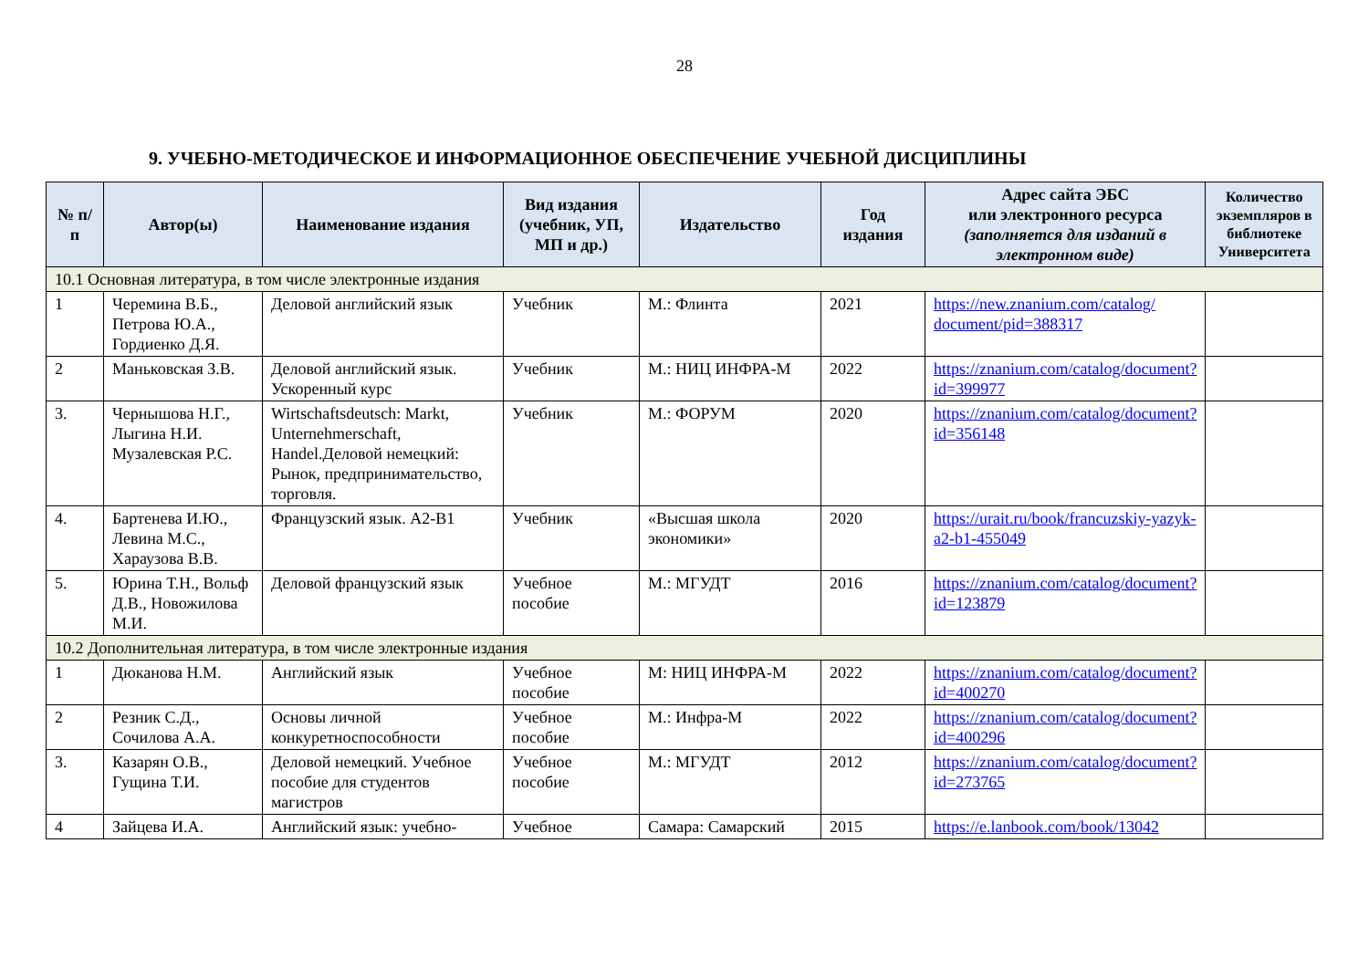28
9. УЧЕБНО-МЕТОДИЧЕСКОЕ И ИНФОРМАЦИОННОЕ ОБЕСПЕЧЕНИЕ УЧЕБНОЙ ДИСЦИПЛИНЫ
| № п/п | Автор(ы) | Наименование издания | Вид издания (учебник, УП, МП и др.) | Издательство | Год издания | Адрес сайта ЭБС или электронного ресурса (заполняется для изданий в электронном виде) | Количество экземпляров в библиотеке Университета |
| --- | --- | --- | --- | --- | --- | --- | --- |
| 10.1 Основная литература, в том числе электронные издания | | | | | | | |
| 1 | Черемина В.Б., Петрова Ю.А., Гордиенко Д.Я. | Деловой английский язык | Учебник | М.: Флинта | 2021 | https://new.znanium.com/catalog/ document/pid=388317 | |
| 2 | Маньковская З.В. | Деловой английский язык. Ускоренный курс | Учебник | М.: НИЦ ИНФРА-М | 2022 | https://znanium.com/catalog/document?id=399977 | |
| 3. | Чернышова Н.Г., Лыгина Н.И. Музалевская Р.С. | Wirtschaftsdeutsch: Markt, Unternehmerschaft, Handel.Деловой немецкий: Рынок, предпринимательство, торговля. | Учебник | М.: ФОРУМ | 2020 | https://znanium.com/catalog/document?id=356148 | |
| 4. | Бартенева И.Ю., Левина М.С., Хараузова В.В. | Французский язык. А2-В1 | Учебник | «Высшая школа экономики» | 2020 | https://urait.ru/book/francuzskiy-yazyk-a2-b1-455049 | |
| 5. | Юрина Т.Н., Вольф Д.В., Новожилова М.И. | Деловой французский язык | Учебное пособие | М.: МГУДТ | 2016 | https://znanium.com/catalog/document?id=123879 | |
| 10.2 Дополнительная литература, в том числе электронные издания | | | | | | | |
| 1 | Дюканова Н.М. | Английский язык | Учебное пособие | М: НИЦ ИНФРА-М | 2022 | https://znanium.com/catalog/document?id=400270 | |
| 2 | Резник С.Д., Сочилова А.А. | Основы личной конкуретноспособности | Учебное пособие | М.: Инфра-М | 2022 | https://znanium.com/catalog/document?id=400296 | |
| 3. | Казарян О.В., Гущина Т.И. | Деловой немецкий. Учебное пособие для студентов магистров | Учебное пособие | М.: МГУДТ | 2012 | https://znanium.com/catalog/document?id=273765 | |
| 4 | Зайцева И.А. | Английский язык: учебно- | Учебное | Самара: Самарский | 2015 | https://e.lanbook.com/book/13042 | |